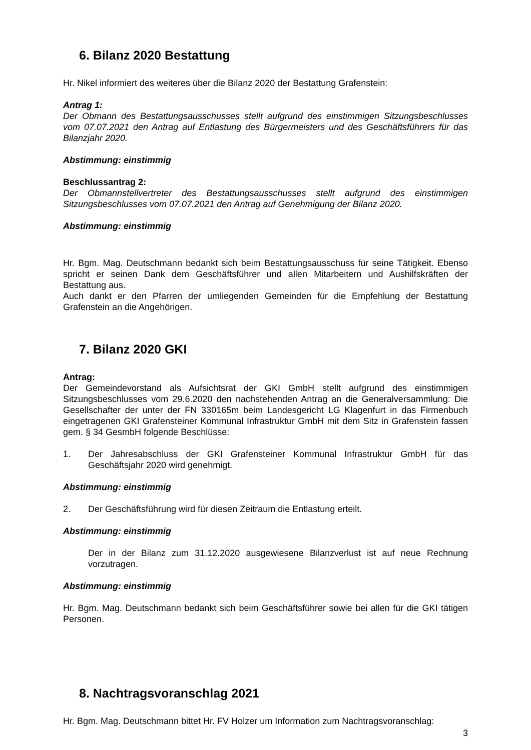6. Bilanz 2020 Bestattung
Hr. Nikel informiert des weiteres über die Bilanz 2020 der Bestattung Grafenstein:
Antrag 1:
Der Obmann des Bestattungsausschusses stellt aufgrund des einstimmigen Sitzungsbeschlusses vom 07.07.2021 den Antrag auf Entlastung des Bürgermeisters und des Geschäftsführers für das Bilanzjahr 2020.
Abstimmung: einstimmig
Beschlussantrag 2:
Der Obmannstellvertreter des Bestattungsausschusses stellt aufgrund des einstimmigen Sitzungsbeschlusses vom 07.07.2021 den Antrag auf Genehmigung der Bilanz 2020.
Abstimmung: einstimmig
Hr. Bgm. Mag. Deutschmann bedankt sich beim Bestattungsausschuss für seine Tätigkeit. Ebenso spricht er seinen Dank dem Geschäftsführer und allen Mitarbeitern und Aushilfskräften der Bestattung aus.
Auch dankt er den Pfarren der umliegenden Gemeinden für die Empfehlung der Bestattung Grafenstein an die Angehörigen.
7. Bilanz 2020 GKI
Antrag:
Der Gemeindevorstand als Aufsichtsrat der GKI GmbH stellt aufgrund des einstimmigen Sitzungsbeschlusses vom 29.6.2020 den nachstehenden Antrag an die Generalversammlung: Die Gesellschafter der unter der FN 330165m beim Landesgericht LG Klagenfurt in das Firmenbuch eingetragenen GKI Grafensteiner Kommunal Infrastruktur GmbH mit dem Sitz in Grafenstein fassen gem. § 34 GesmbH folgende Beschlüsse:
1. Der Jahresabschluss der GKI Grafensteiner Kommunal Infrastruktur GmbH für das Geschäftsjahr 2020 wird genehmigt.
Abstimmung: einstimmig
2. Der Geschäftsführung wird für diesen Zeitraum die Entlastung erteilt.
Abstimmung: einstimmig
Der in der Bilanz zum 31.12.2020 ausgewiesene Bilanzverlust ist auf neue Rechnung vorzutragen.
Abstimmung: einstimmig
Hr. Bgm. Mag. Deutschmann bedankt sich beim Geschäftsführer sowie bei allen für die GKI tätigen Personen.
8. Nachtragsvoranschlag 2021
Hr. Bgm. Mag. Deutschmann bittet Hr. FV Holzer um Information zum Nachtragsvoranschlag:
3